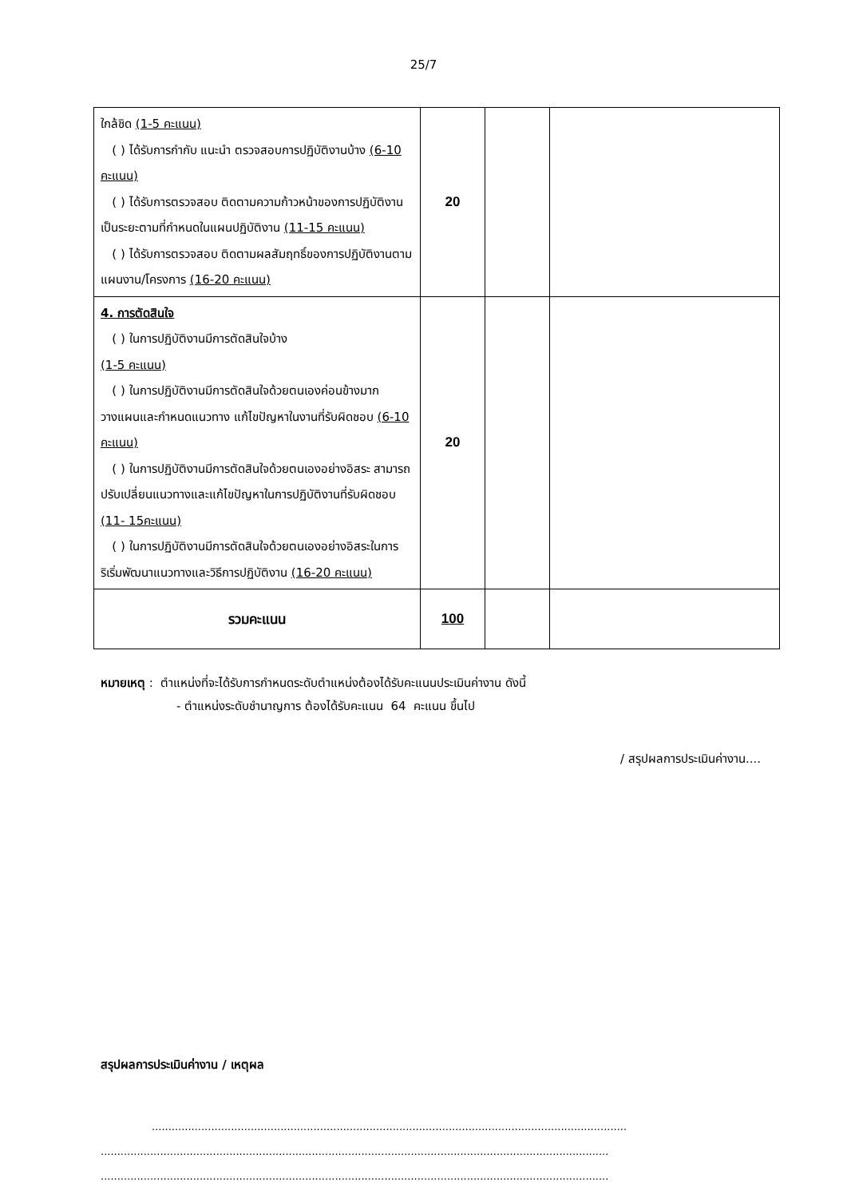25/7
| ใกล้ชิด (1-5 คะแนน) ( ) ได้รับการกำกับ แนะนำ ตรวจสอบการปฏิบัติงานบ้าง (6-10 คะแนน) ( ) ได้รับการตรวจสอบ ติดตามความก้าวหน้าของการปฏิบัติงานเป็นระยะตามที่กำหนดในแผนปฏิบัติงาน (11-15 คะแนน) ( ) ได้รับการตรวจสอบ ติดตามผลสัมฤทธิ์ของการปฏิบัติงานตามแผนงาน/โครงการ (16-20 คะแนน) | 20 | | |
| 4. การตัดสินใจ ( ) ในการปฏิบัติงานมีการตัดสินใจบ้าง (1-5 คะแนน) ( ) ในการปฏิบัติงานมีการตัดสินใจด้วยตนเองค่อนข้างมาก วางแผนและกำหนดแนวทาง แก้ไขปัญหาในงานที่รับผิดชอบ (6-10 คะแนน) ( ) ในการปฏิบัติงานมีการตัดสินใจด้วยตนเองอย่างอิสระ สามารถปรับเปลี่ยนแนวทางและแก้ไขปัญหาในการปฏิบัติงานที่รับผิดชอบ (11- 15คะแนน) ( ) ในการปฏิบัติงานมีการตัดสินใจด้วยตนเองอย่างอิสระในการริเริ่มพัฒนาแนวทางและวิธีการปฏิบัติงาน (16-20 คะแนน) | 20 | | |
| รวมคะแนน | 100 | | |
หมายเหตุ : ตำแหน่งที่จะได้รับการกำหนดระดับตำแหน่งต้องได้รับคะแนนประเมินค่างาน ดังนี้
- ตำแหน่งระดับชำนาญการ ต้องได้รับคะแนน 64 คะแนน ขึ้นไป
/ สรุปผลการประเมินค่างาน....
สรุปผลการประเมินค่างาน / เหตุผล
................................................................................................................................................
..........................................................................................................................................................
..........................................................................................................................................................